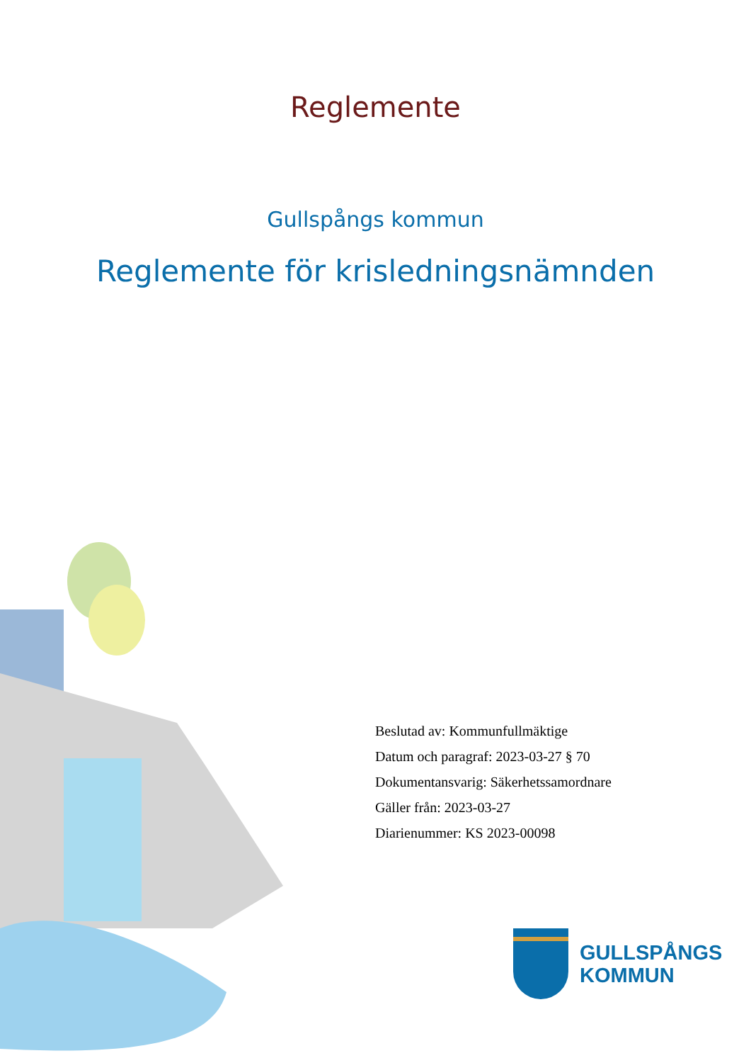Reglemente
Gullspångs kommun
Reglemente för krisledningsnämnden
Beslutad av: Kommunfullmäktige
Datum och paragraf: 2023-03-27 § 70
Dokumentansvarig: Säkerhetssamordnare
Gäller från: 2023-03-27
Diarienummer: KS 2023-00098
GULLSPÅNGS
KOMMUN